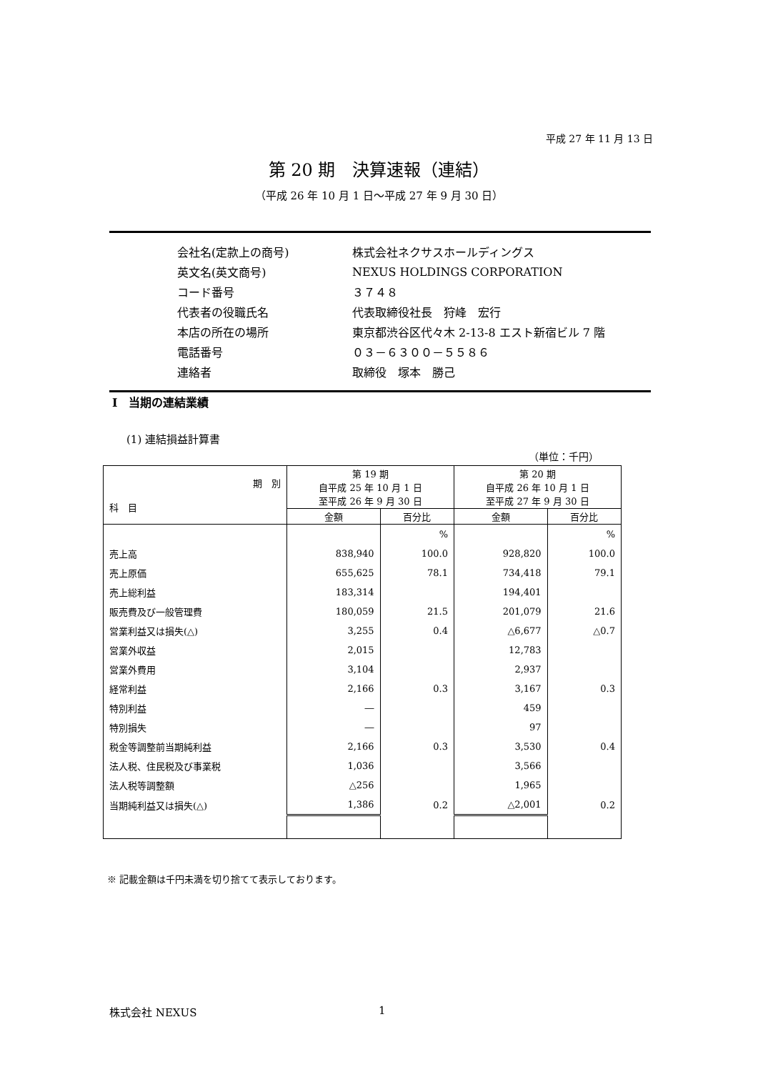平成 27 年 11 月 13 日
第 20 期　決算速報（連結）
（平成 26 年 10 月 1 日～平成 27 年 9 月 30 日）
| 会社名(定款上の商号) | 株式会社ネクサスホールディングス |
| 英文名(英文商号) | NEXUS HOLDINGS CORPORATION |
| コード番号 | ３７４８ |
| 代表者の役職氏名 | 代表取締役社長 狩峰 宏行 |
| 本店の所在の場所 | 東京都渋谷区代々木 2-13-8 エスト新宿ビル 7 階 |
| 電話番号 | ０３－６３００－５５８６ |
| 連絡者 | 取締役 塚本 勝己 |
Ⅰ　当期の連結業績
(1) 連結損益計算書
（単位：千円）
| 期 別 科 目 | 第 19 期 自平成 25 年 10 月 1 日 至平成 26 年 9 月 30 日 | | 第 20 期 自平成 26 年 10 月 1 日 至平成 27 年 9 月 30 日 | |
| --- | --- | --- | --- | --- |
| | 金額 | 百分比 | 金額 | 百分比 |
| | | % | | % |
| 売上高 | 838,940 | 100.0 | 928,820 | 100.0 |
| 売上原価 | 655,625 | 78.1 | 734,418 | 79.1 |
| 売上総利益 | 183,314 | | 194,401 | |
| 販売費及び一般管理費 | 180,059 | 21.5 | 201,079 | 21.6 |
| 営業利益又は損失(△) | 3,255 | 0.4 | △6,677 | △0.7 |
| 営業外収益 | 2,015 | | 12,783 | |
| 営業外費用 | 3,104 | | 2,937 | |
| 経常利益 | 2,166 | 0.3 | 3,167 | 0.3 |
| 特別利益 | ― | | 459 | |
| 特別損失 | ― | | 97 | |
| 税金等調整前当期純利益 | 2,166 | 0.3 | 3,530 | 0.4 |
| 法人税、住民税及び事業税 | 1,036 | | 3,566 | |
| 法人税等調整額 | △256 | | 1,965 | |
| 当期純利益又は損失(△) | 1,386 | 0.2 | △2,001 | 0.2 |
※ 記載金額は千円未満を切り捨てて表示しております。
株式会社 NEXUS 1